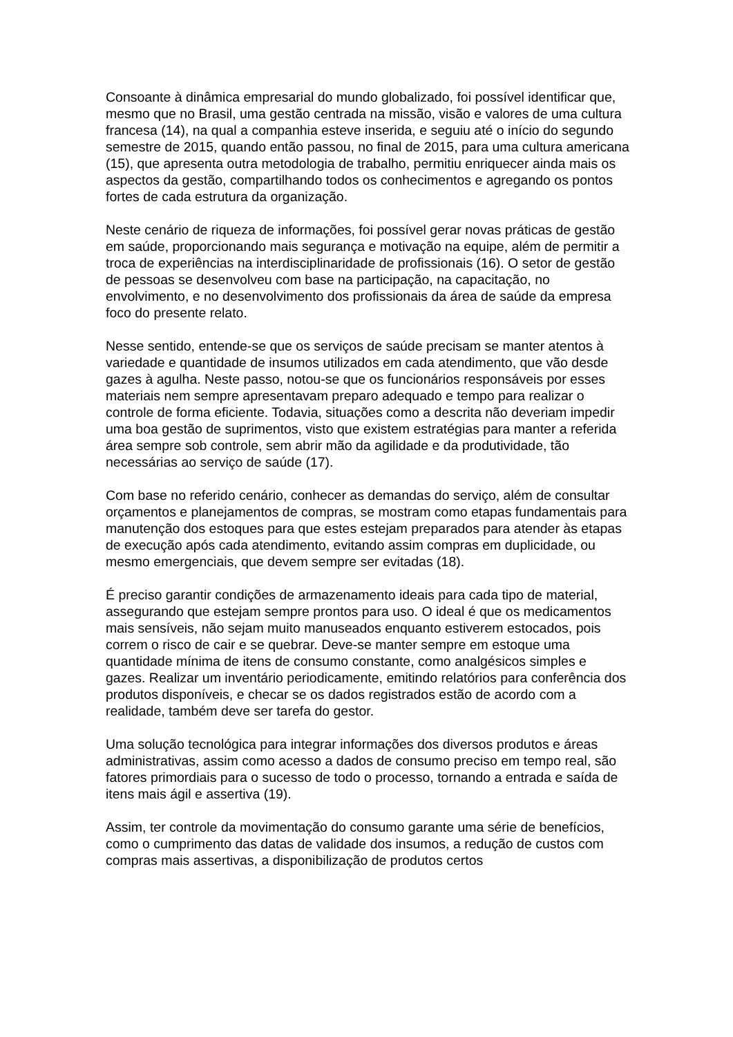Consoante à dinâmica empresarial do mundo globalizado, foi possível identificar que, mesmo que no Brasil, uma gestão centrada na missão, visão e valores de uma cultura francesa (14), na qual a companhia esteve inserida, e seguiu até o início do segundo semestre de 2015, quando então passou, no final de 2015, para uma cultura americana (15), que apresenta outra metodologia de trabalho, permitiu enriquecer ainda mais os aspectos da gestão, compartilhando todos os conhecimentos e agregando os pontos fortes de cada estrutura da organização.
Neste cenário de riqueza de informações, foi possível gerar novas práticas de gestão em saúde, proporcionando mais segurança e motivação na equipe, além de permitir a troca de experiências na interdisciplinaridade de profissionais (16). O setor de gestão de pessoas se desenvolveu com base na participação, na capacitação, no envolvimento, e no desenvolvimento dos profissionais da área de saúde da empresa foco do presente relato.
Nesse sentido, entende-se que os serviços de saúde precisam se manter atentos à variedade e quantidade de insumos utilizados em cada atendimento, que vão desde gazes à agulha. Neste passo, notou-se que os funcionários responsáveis por esses materiais nem sempre apresentavam preparo adequado e tempo para realizar o controle de forma eficiente. Todavia, situações como a descrita não deveriam impedir uma boa gestão de suprimentos, visto que existem estratégias para manter a referida área sempre sob controle, sem abrir mão da agilidade e da produtividade, tão necessárias ao serviço de saúde (17).
Com base no referido cenário, conhecer as demandas do serviço, além de consultar orçamentos e planejamentos de compras, se mostram como etapas fundamentais para manutenção dos estoques para que estes estejam preparados para atender às etapas de execução após cada atendimento, evitando assim compras em duplicidade, ou mesmo emergenciais, que devem sempre ser evitadas (18).
É preciso garantir condições de armazenamento ideais para cada tipo de material, assegurando que estejam sempre prontos para uso. O ideal é que os medicamentos mais sensíveis, não sejam muito manuseados enquanto estiverem estocados, pois correm o risco de cair e se quebrar. Deve-se manter sempre em estoque uma quantidade mínima de itens de consumo constante, como analgésicos simples e gazes. Realizar um inventário periodicamente, emitindo relatórios para conferência dos produtos disponíveis, e checar se os dados registrados estão de acordo com a realidade, também deve ser tarefa do gestor.
Uma solução tecnológica para integrar informações dos diversos produtos e áreas administrativas, assim como acesso a dados de consumo preciso em tempo real, são fatores primordiais para o sucesso de todo o processo, tornando a entrada e saída de itens mais ágil e assertiva (19).
Assim, ter controle da movimentação do consumo garante uma série de benefícios, como o cumprimento das datas de validade dos insumos, a redução de custos com compras mais assertivas, a disponibilização de produtos certos